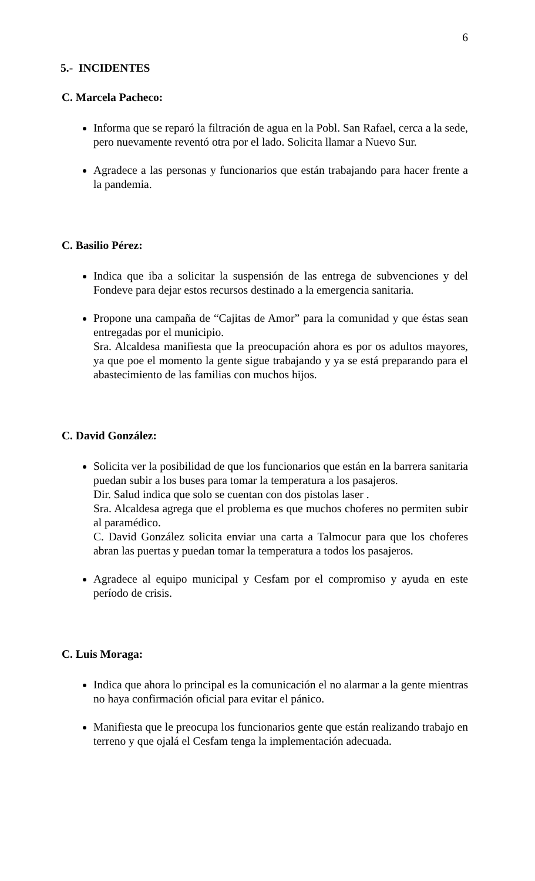6
5.- INCIDENTES
C. Marcela Pacheco:
Informa que se reparó la filtración de agua en la Pobl. San Rafael, cerca a la sede, pero nuevamente reventó otra por el lado. Solicita llamar a Nuevo Sur.
Agradece a las personas y funcionarios que están trabajando para hacer frente a la pandemia.
C. Basilio Pérez:
Indica que iba a solicitar la suspensión de las entrega de subvenciones y del Fondeve para dejar estos recursos destinado a la emergencia sanitaria.
Propone una campaña de “Cajitas de Amor” para la comunidad y que éstas sean entregadas por el municipio.
Sra. Alcaldesa manifiesta que la preocupación ahora es por os adultos mayores, ya que poe el momento la gente sigue trabajando y ya se está preparando para el abastecimiento de las familias con muchos hijos.
C. David González:
Solicita ver la posibilidad de que los funcionarios que están en la barrera sanitaria puedan subir a los buses para tomar la temperatura a los pasajeros.
Dir. Salud indica que solo se cuentan con dos pistolas laser .
Sra. Alcaldesa agrega que el problema es que muchos choferes no permiten subir al paramédico.
C. David González solicita enviar una carta a Talmocur para que los choferes abran las puertas y puedan tomar la temperatura a todos los pasajeros.
Agradece al equipo municipal y Cesfam por el compromiso y ayuda en este período de crisis.
C. Luis Moraga:
Indica que ahora lo principal es la comunicación el no alarmar a la gente mientras no haya confirmación oficial para evitar el pánico.
Manifiesta que le preocupa los funcionarios gente que están realizando trabajo en terreno y que ojalá el Cesfam tenga la implementación adecuada.